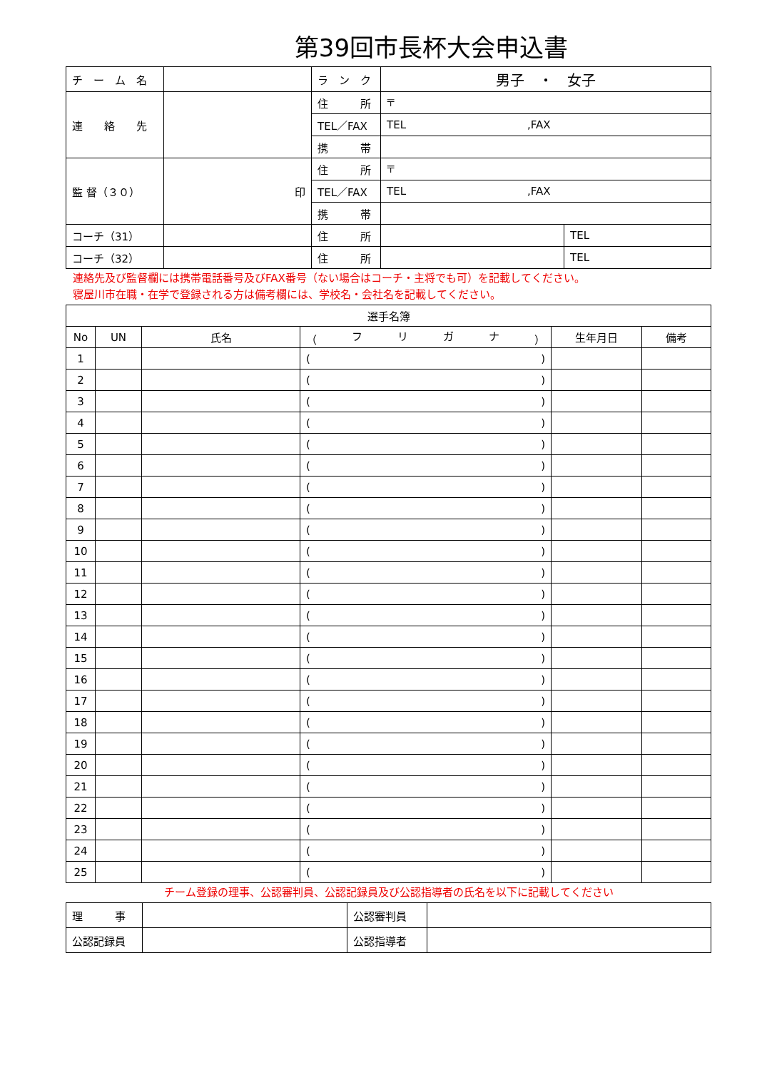第39回市長杯大会申込書
| チ ー ム 名 | | ラ ン ク | 男子 ・ 女子 | |
| 連 絡 先 | | 住 所 | 〒 | |
| | | TEL／FAX | TEL ,FAX | |
| | | 携 帯 | | |
| 監 督（３０） | 印 | 住 所 | 〒 | |
| | | TEL／FAX | TEL ,FAX | |
| | | 携 帯 | | |
| コーチ（31） | | 住 所 | | TEL |
| コーチ（32） | | 住 所 | | TEL |
連絡先及び監督欄には携帯電話番号及びFAX番号（ない場合はコーチ・主将でも可）を記載してください。
寝屋川市在職・在学で登録される方は備考欄には、学校名・会社名を記載してください。
| 選手名簿 | | | | | |
| --- | --- | --- | --- | --- | --- |
| No | UN | 氏名 | （ フ リ ガ ナ ） | 生年月日 | 備考 |
| 1 | | | ( ) | | |
| 2 | | | ( ) | | |
| 3 | | | ( ) | | |
| 4 | | | ( ) | | |
| 5 | | | ( ) | | |
| 6 | | | ( ) | | |
| 7 | | | ( ) | | |
| 8 | | | ( ) | | |
| 9 | | | ( ) | | |
| 10 | | | ( ) | | |
| 11 | | | ( ) | | |
| 12 | | | ( ) | | |
| 13 | | | ( ) | | |
| 14 | | | ( ) | | |
| 15 | | | ( ) | | |
| 16 | | | ( ) | | |
| 17 | | | ( ) | | |
| 18 | | | ( ) | | |
| 19 | | | ( ) | | |
| 20 | | | ( ) | | |
| 21 | | | ( ) | | |
| 22 | | | ( ) | | |
| 23 | | | ( ) | | |
| 24 | | | ( ) | | |
| 25 | | | ( ) | | |
チーム登録の理事、公認審判員、公認記録員及び公認指導者の氏名を以下に記載してください
| 理 事 | | 公認審判員 | |
| 公認記録員 | | 公認指導者 | |